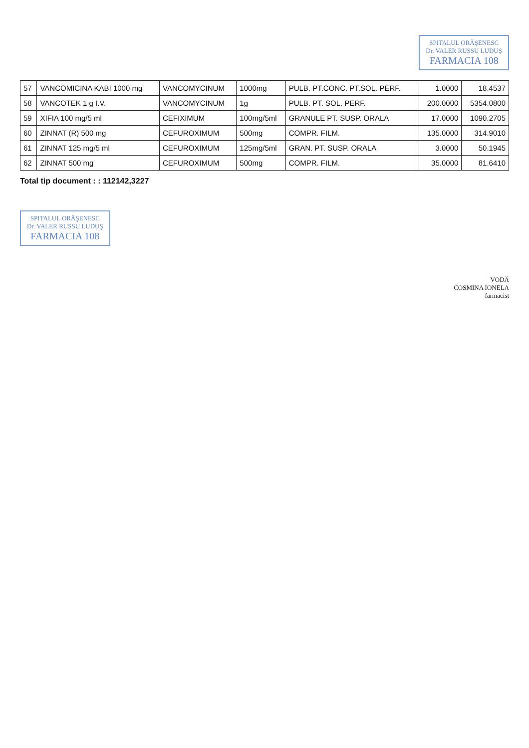SPITALUL ORĂŞENESC
Dr. VALER RUSSU LUDUŞ FARMACIA 108
| 57 | VANCOMICINA KABI 1000 mg | VANCOMYCINUM | 1000mg | PULB. PT.CONC. PT.SOL. PERF. | 1.0000 | 18.4537 |
| 58 | VANCOTEK 1 g I.V. | VANCOMYCINUM | 1g | PULB. PT. SOL. PERF. | 200.0000 | 5354.0800 |
| 59 | XIFIA 100 mg/5 ml | CEFIXIMUM | 100mg/5ml | GRANULE PT. SUSP. ORALA | 17.0000 | 1090.2705 |
| 60 | ZINNAT (R) 500 mg | CEFUROXIMUM | 500mg | COMPR. FILM. | 135.0000 | 314.9010 |
| 61 | ZINNAT 125 mg/5 ml | CEFUROXIMUM | 125mg/5ml | GRAN. PT. SUSP. ORALA | 3.0000 | 50.1945 |
| 62 | ZINNAT 500 mg | CEFUROXIMUM | 500mg | COMPR. FILM. | 35.0000 | 81.6410 |
Total tip document : : 112142,3227
SPITALUL ORĂŞENESC
Dr. VALER RUSSU LUDUŞ FARMACIA 108
VODĂ
COSMINA IONELA
farmacist